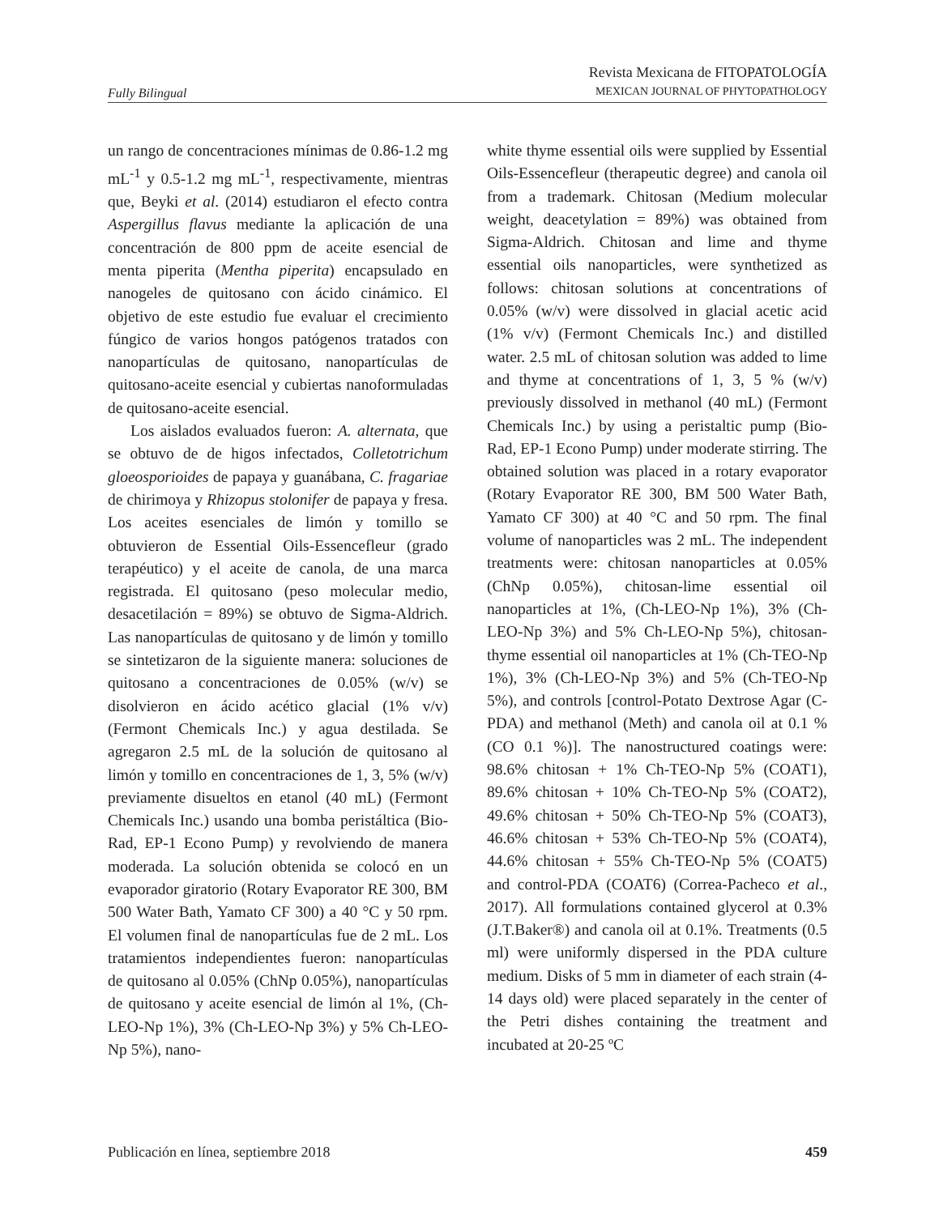Fully Bilingual
Revista Mexicana de FITOPATOLOGÍA
MEXICAN JOURNAL OF PHYTOPATHOLOGY
un rango de concentraciones mínimas de 0.86-1.2 mg mL<sup>-1</sup> y 0.5-1.2 mg mL<sup>-1</sup>, respectivamente, mientras que, Beyki et al. (2014) estudiaron el efecto contra Aspergillus flavus mediante la aplicación de una concentración de 800 ppm de aceite esencial de menta piperita (Mentha piperita) encapsulado en nanogeles de quitosano con ácido cinámico. El objetivo de este estudio fue evaluar el crecimiento fúngico de varios hongos patógenos tratados con nanopartículas de quitosano, nanopartículas de quitosano-aceite esencial y cubiertas nanoformuladas de quitosano-aceite esencial.
Los aislados evaluados fueron: A. alternata, que se obtuvo de de higos infectados, Colletotrichum gloeosporioides de papaya y guanábana, C. fragariae de chirimoya y Rhizopus stolonifer de papaya y fresa. Los aceites esenciales de limón y tomillo se obtuvieron de Essential Oils-Essencefleur (grado terapéutico) y el aceite de canola, de una marca registrada. El quitosano (peso molecular medio, desacetilación = 89%) se obtuvo de Sigma-Aldrich. Las nanopartículas de quitosano y de limón y tomillo se sintetizaron de la siguiente manera: soluciones de quitosano a concentraciones de 0.05% (w/v) se disolvieron en ácido acético glacial (1% v/v) (Fermont Chemicals Inc.) y agua destilada. Se agregaron 2.5 mL de la solución de quitosano al limón y tomillo en concentraciones de 1, 3, 5% (w/v) previamente disueltos en etanol (40 mL) (Fermont Chemicals Inc.) usando una bomba peristáltica (Bio-Rad, EP-1 Econo Pump) y revolviendo de manera moderada. La solución obtenida se colocó en un evaporador giratorio (Rotary Evaporator RE 300, BM 500 Water Bath, Yamato CF 300) a 40 °C y 50 rpm. El volumen final de nanopartículas fue de 2 mL. Los tratamientos independientes fueron: nanopartículas de quitosano al 0.05% (ChNp 0.05%), nanopartículas de quitosano y aceite esencial de limón al 1%, (Ch-LEO-Np 1%), 3% (Ch-LEO-Np 3%) y 5% Ch-LEO-Np 5%), nano-
white thyme essential oils were supplied by Essential Oils-Essencefleur (therapeutic degree) and canola oil from a trademark. Chitosan (Medium molecular weight, deacetylation = 89%) was obtained from Sigma-Aldrich. Chitosan and lime and thyme essential oils nanoparticles, were synthetized as follows: chitosan solutions at concentrations of 0.05% (w/v) were dissolved in glacial acetic acid (1% v/v) (Fermont Chemicals Inc.) and distilled water. 2.5 mL of chitosan solution was added to lime and thyme at concentrations of 1, 3, 5 % (w/v) previously dissolved in methanol (40 mL) (Fermont Chemicals Inc.) by using a peristaltic pump (Bio-Rad, EP-1 Econo Pump) under moderate stirring. The obtained solution was placed in a rotary evaporator (Rotary Evaporator RE 300, BM 500 Water Bath, Yamato CF 300) at 40 °C and 50 rpm. The final volume of nanoparticles was 2 mL. The independent treatments were: chitosan nanoparticles at 0.05% (ChNp 0.05%), chitosan-lime essential oil nanoparticles at 1%, (Ch-LEO-Np 1%), 3% (Ch-LEO-Np 3%) and 5% Ch-LEO-Np 5%), chitosan-thyme essential oil nanoparticles at 1% (Ch-TEO-Np 1%), 3% (Ch-LEO-Np 3%) and 5% (Ch-TEO-Np 5%), and controls [control-Potato Dextrose Agar (C-PDA) and methanol (Meth) and canola oil at 0.1 % (CO 0.1 %)]. The nanostructured coatings were: 98.6% chitosan + 1% Ch-TEO-Np 5% (COAT1), 89.6% chitosan + 10% Ch-TEO-Np 5% (COAT2), 49.6% chitosan + 50% Ch-TEO-Np 5% (COAT3), 46.6% chitosan + 53% Ch-TEO-Np 5% (COAT4), 44.6% chitosan + 55% Ch-TEO-Np 5% (COAT5) and control-PDA (COAT6) (Correa-Pacheco et al., 2017). All formulations contained glycerol at 0.3% (J.T.Baker®) and canola oil at 0.1%. Treatments (0.5 ml) were uniformly dispersed in the PDA culture medium. Disks of 5 mm in diameter of each strain (4-14 days old) were placed separately in the center of the Petri dishes containing the treatment and incubated at 20-25 ºC
Publicación en línea, septiembre 2018 459